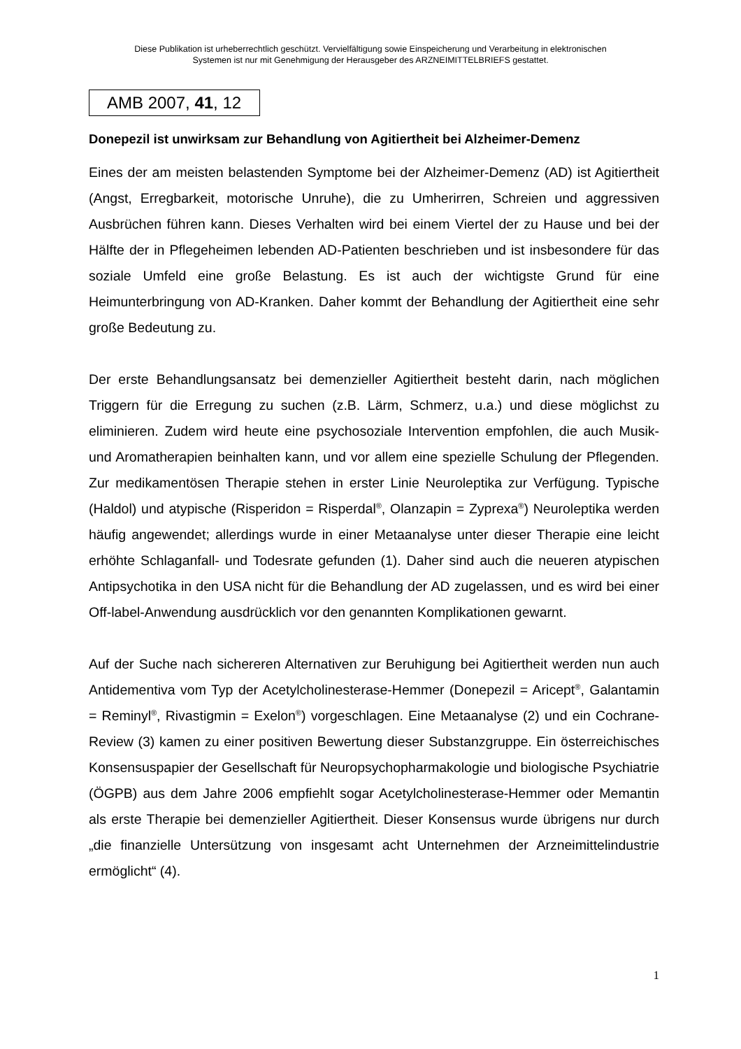Diese Publikation ist urheberrechtlich geschützt. Vervielfältigung sowie Einspeicherung und Verarbeitung in elektronischen
Systemen ist nur mit Genehmigung der Herausgeber des ARZNEIMITTELBRIEFS gestattet.
AMB 2007, 41, 12
Donepezil ist unwirksam zur Behandlung von Agitiertheit bei Alzheimer-Demenz
Eines der am meisten belastenden Symptome bei der Alzheimer-Demenz (AD) ist Agitiertheit (Angst, Erregbarkeit, motorische Unruhe), die zu Umherirren, Schreien und aggressiven Ausbrüchen führen kann. Dieses Verhalten wird bei einem Viertel der zu Hause und bei der Hälfte der in Pflegeheimen lebenden AD-Patienten beschrieben und ist insbesondere für das soziale Umfeld eine große Belastung. Es ist auch der wichtigste Grund für eine Heimunterbringung von AD-Kranken. Daher kommt der Behandlung der Agitiertheit eine sehr große Bedeutung zu.
Der erste Behandlungsansatz bei demenzieller Agitiertheit besteht darin, nach möglichen Triggern für die Erregung zu suchen (z.B. Lärm, Schmerz, u.a.) und diese möglichst zu eliminieren. Zudem wird heute eine psychosoziale Intervention empfohlen, die auch Musik- und Aromatherapien beinhalten kann, und vor allem eine spezielle Schulung der Pflegenden. Zur medikamentösen Therapie stehen in erster Linie Neuroleptika zur Verfügung. Typische (Haldol) und atypische (Risperidon = Risperdal<sup>®</sup>, Olanzapin = Zyprexa<sup>®</sup>) Neuroleptika werden häufig angewendet; allerdings wurde in einer Metaanalyse unter dieser Therapie eine leicht erhöhte Schlaganfall- und Todesrate gefunden (1). Daher sind auch die neueren atypischen Antipsychotika in den USA nicht für die Behandlung der AD zugelassen, und es wird bei einer Off-label-Anwendung ausdrücklich vor den genannten Komplikationen gewarnt.
Auf der Suche nach sichereren Alternativen zur Beruhigung bei Agitiertheit werden nun auch Antidementiva vom Typ der Acetylcholinesterase-Hemmer (Donepezil = Aricept<sup>®</sup>, Galantamin = Reminyl<sup>®</sup>, Rivastigmin = Exelon<sup>®</sup>) vorgeschlagen. Eine Metaanalyse (2) und ein Cochrane-Review (3) kamen zu einer positiven Bewertung dieser Substanzgruppe. Ein österreichisches Konsensuspapier der Gesellschaft für Neuropsychopharmakologie und biologische Psychiatrie (ÖGPB) aus dem Jahre 2006 empfiehlt sogar Acetylcholinesterase-Hemmer oder Memantin als erste Therapie bei demenzieller Agitiertheit. Dieser Konsensus wurde übrigens nur durch „die finanzielle Untersützung von insgesamt acht Unternehmen der Arzneimittelindustrie ermöglicht“ (4).
1